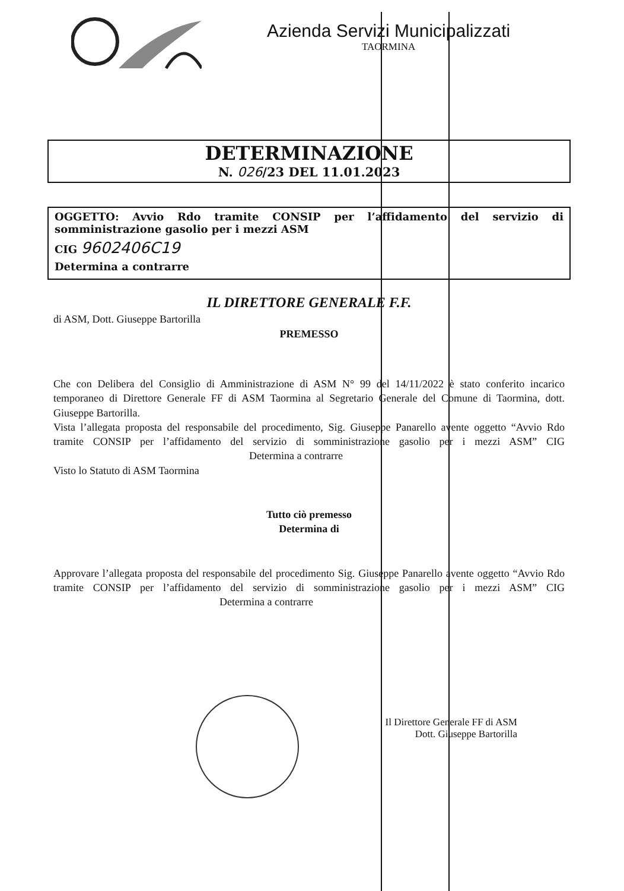Azienda Servizi Municipalizzati
TAORMINA
DETERMINAZIONE
N. 026/23 DEL 11.01.2023
OGGETTO: Avvio Rdo tramite CONSIP per l’affidamento del servizio di somministrazione gasolio per i mezzi ASM
CIG 9602406C19
Determina a contrarre
IL DIRETTORE GENERALE F.F.
di ASM, Dott. Giuseppe Bartorilla
PREMESSO
Che con Delibera del Consiglio di Amministrazione di ASM N° 99 del 14/11/2022 è stato conferito incarico temporaneo di Direttore Generale FF di ASM Taormina al Segretario Generale del Comune di Taormina, dott. Giuseppe Bartorilla.
Vista l’allegata proposta del responsabile del procedimento, Sig. Giuseppe Panarello avente oggetto “Avvio Rdo tramite CONSIP per l’affidamento del servizio di somministrazione gasolio per i mezzi ASM” CIG Determina a contrarre
Visto lo Statuto di ASM Taormina
Tutto ciò premesso
Determina di
Approvare l’allegata proposta del responsabile del procedimento Sig. Giuseppe Panarello avente oggetto “Avvio Rdo tramite CONSIP per l’affidamento del servizio di somministrazione gasolio per i mezzi ASM” CIG Determina a contrarre
Il Direttore Generale FF di ASM
Dott. Giuseppe Bartorilla